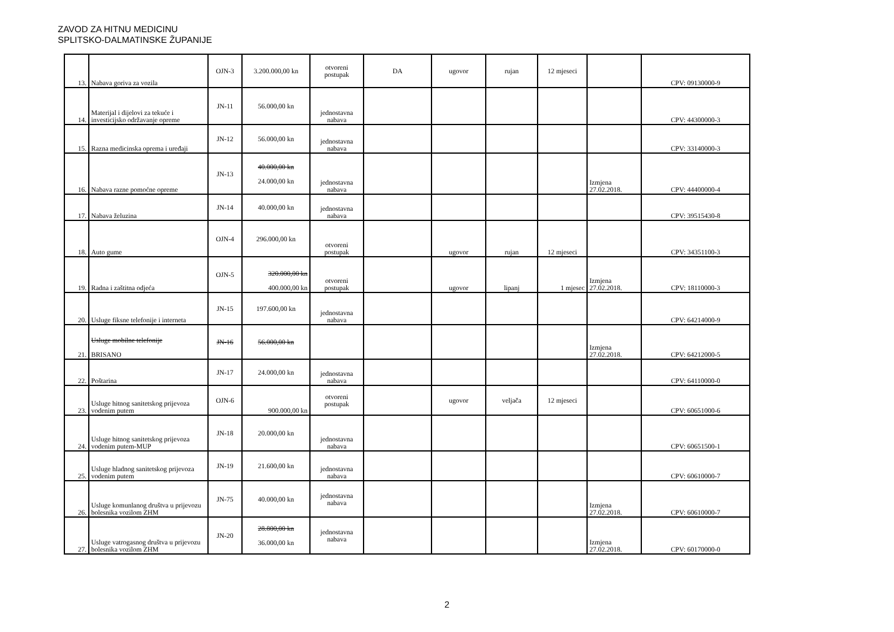ZAVOD ZA HITNU MEDICINU
SPLITSKO-DALMATINSKE ŽUPANIJE
| 13. | Nabava goriva za vozila | OJN-3 | 3.200.000,00 kn | otvoreni postupak | DA | ugovor | rujan | 12 mjeseci | | CPV: 09130000-9 |
| 14. | Materijal i dijelovi za tekuće i investicijsko održavanje opreme | JN-11 | 56.000,00 kn | jednostavna nabava | | | | | | CPV: 44300000-3 |
| 15. | Razna medicinska oprema i uređaji | JN-12 | 56.000,00 kn | jednostavna nabava | | | | | | CPV: 33140000-3 |
| 16. | Nabava razne pomoćne opreme | JN-13 | 40.000,00 kn 24.000,00 kn | jednostavna nabava | | | | | Izmjena 27.02.2018. | CPV: 44400000-4 |
| 17. | Nabava želuzina | JN-14 | 40.000,00 kn | jednostavna nabava | | | | | | CPV: 39515430-8 |
| 18. | Auto gume | OJN-4 | 296.000,00 kn | otvoreni postupak | | ugovor | rujan | 12 mjeseci | | CPV: 34351100-3 |
| 19. | Radna i zaštitna odjeća | OJN-5 | 320.000,00 kn 400.000,00 kn | otvoreni postupak | | ugovor | lipanj | 1 mjesec | Izmjena 27.02.2018. | CPV: 18110000-3 |
| 20. | Usluge fiksne telefonije i interneta | JN-15 | 197.600,00 kn | jednostavna nabava | | | | | | CPV: 64214000-9 |
| 21. | Usluge mobilne telefonije BRISANO | JN-16 | 56.000,00 kn | | | | | | Izmjena 27.02.2018. | CPV: 64212000-5 |
| 22. | Poštarina | JN-17 | 24.000,00 kn | jednostavna nabava | | | | | | CPV: 64110000-0 |
| 23. | Usluge hitnog sanitetskog prijevoza vodenim putem | OJN-6 | 900.000,00 kn | otvoreni postupak | | ugovor | veljača | 12 mjeseci | | CPV: 60651000-6 |
| 24. | Usluge hitnog sanitetskog prijevoza vodenim putem-MUP | JN-18 | 20.000,00 kn | jednostavna nabava | | | | | | CPV: 60651500-1 |
| 25. | Usluge hladnog sanitetskog prijevoza vodenim putem | JN-19 | 21.600,00 kn | jednostavna nabava | | | | | | CPV: 60610000-7 |
| 26. | Usluge komunlanog društva u prijevozu bolesnika vozilom ZHM | JN-75 | 40.000,00 kn | jednostavna nabava | | | | | Izmjena 27.02.2018. | CPV: 60610000-7 |
| 27. | Usluge vatrogasnog društva u prijevozu bolesnika vozilom ZHM | JN-20 | 28.800,00 kn 36.000,00 kn | jednostavna nabava | | | | | Izmjena 27.02.2018. | CPV: 60170000-0 |
2